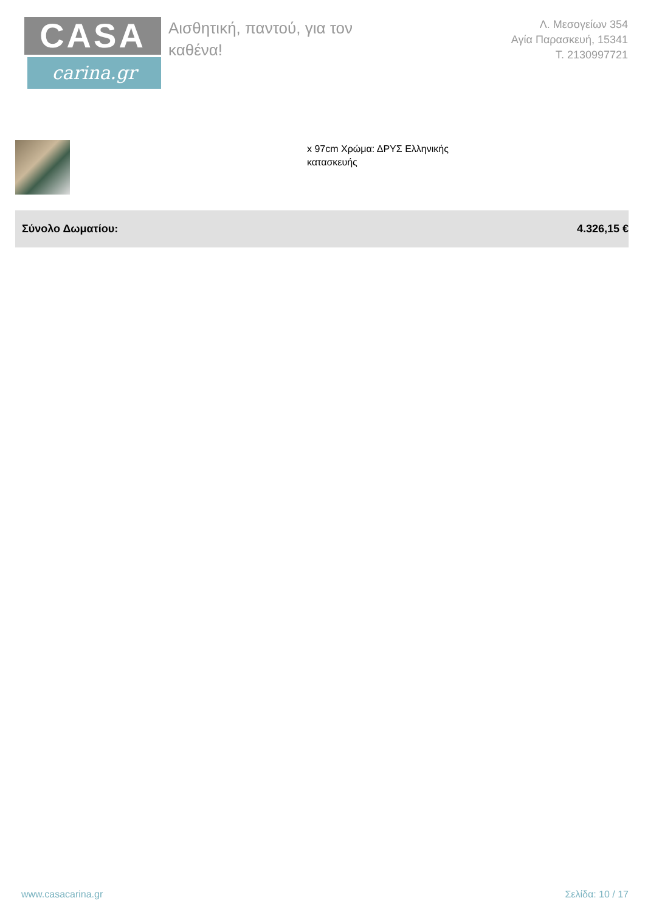CASA
carina.gr
Αισθητική, παντού, για τον καθένα!
Λ. Μεσογείων 354
Αγία Παρασκευή, 15341
Τ. 2130997721
x 97cm Χρώμα: ΔΡΥΣ Ελληνικής
κατασκευής
| Σύνολο Δωματίου: | 4.326,15 € |
www.casacarina.gr Σελίδα: 10 / 17